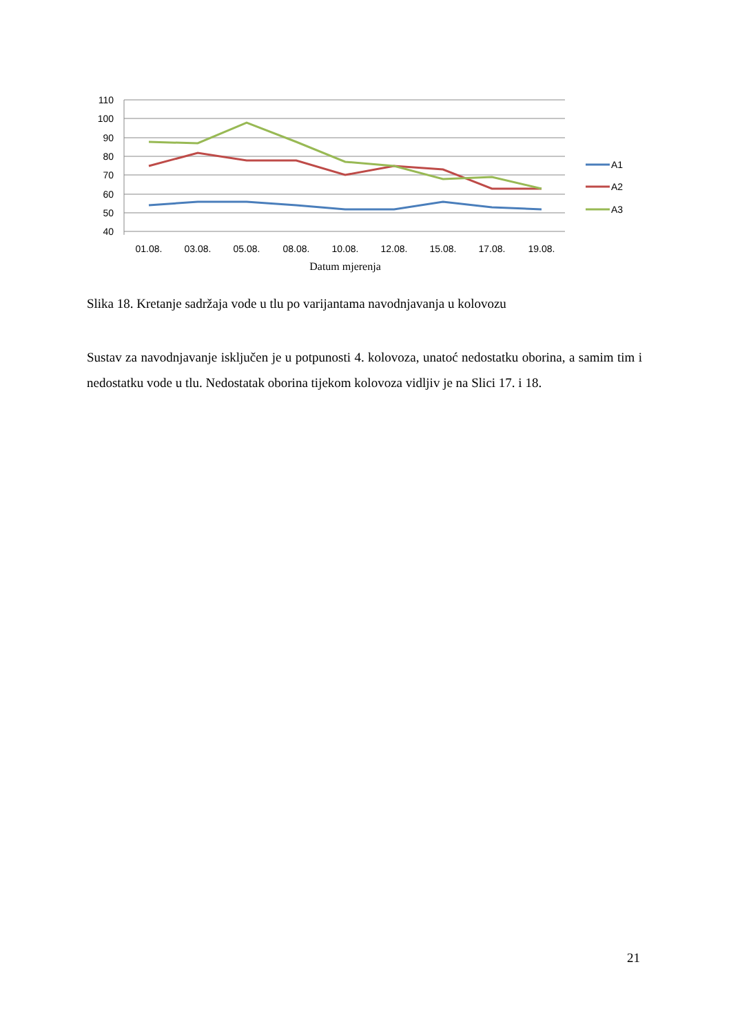110
100
90
80
70
60
50
40
A1
A2
A3
01.08.
03.08.
05.08.
08.08.
10.08.
12.08.
15.08.
17.08.
19.08.
Datum mjerenja
Slika 18. Kretanje sadržaja vode u tlu po varijantama navodnjavanja u kolovozu
Sustav za navodnjavanje isključen je u potpunosti 4. kolovoza, unatoć nedostatku oborina, a samim tim i nedostatku vode u tlu. Nedostatak oborina tijekom kolovoza vidljiv je na Slici 17. i 18.
21